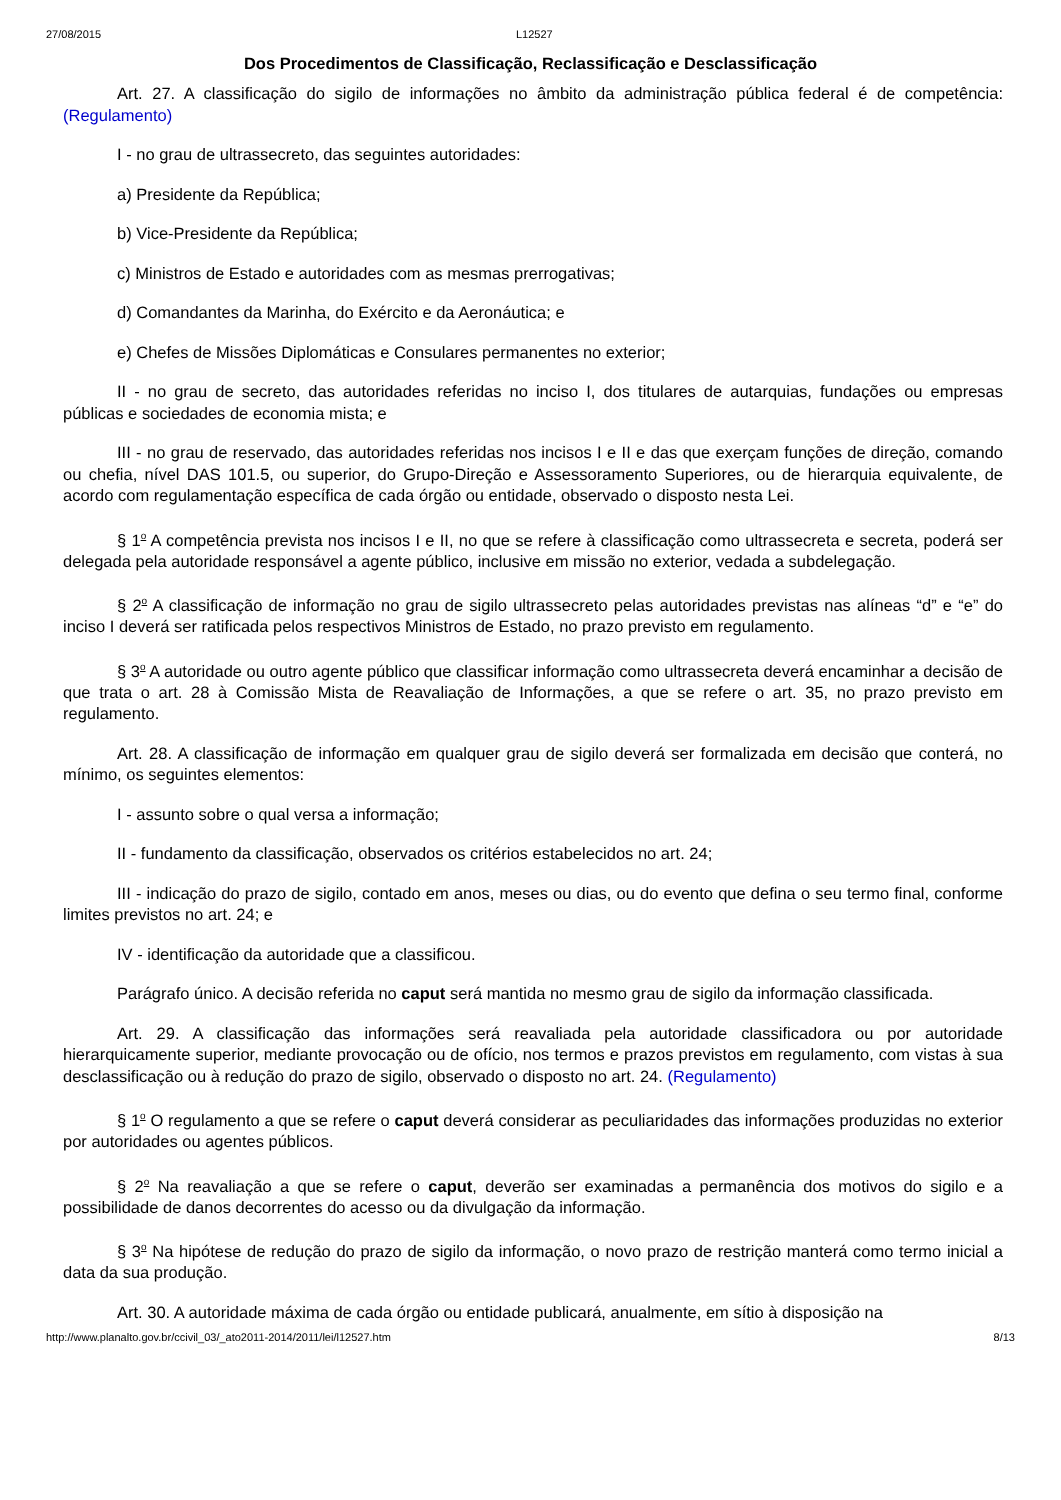27/08/2015 L12527
Dos Procedimentos de Classificação, Reclassificação e Desclassificação
Art. 27. A classificação do sigilo de informações no âmbito da administração pública federal é de competência: (Regulamento)
I - no grau de ultrassecreto, das seguintes autoridades:
a) Presidente da República;
b) Vice-Presidente da República;
c) Ministros de Estado e autoridades com as mesmas prerrogativas;
d) Comandantes da Marinha, do Exército e da Aeronáutica; e
e) Chefes de Missões Diplomáticas e Consulares permanentes no exterior;
II - no grau de secreto, das autoridades referidas no inciso I, dos titulares de autarquias, fundações ou empresas públicas e sociedades de economia mista; e
III - no grau de reservado, das autoridades referidas nos incisos I e II e das que exerçam funções de direção, comando ou chefia, nível DAS 101.5, ou superior, do Grupo-Direção e Assessoramento Superiores, ou de hierarquia equivalente, de acordo com regulamentação específica de cada órgão ou entidade, observado o disposto nesta Lei.
§ 1<sup>o</sup> A competência prevista nos incisos I e II, no que se refere à classificação como ultrassecreta e secreta, poderá ser delegada pela autoridade responsável a agente público, inclusive em missão no exterior, vedada a subdelegação.
§ 2<sup>o</sup> A classificação de informação no grau de sigilo ultrassecreto pelas autoridades previstas nas alíneas “d” e “e” do inciso I deverá ser ratificada pelos respectivos Ministros de Estado, no prazo previsto em regulamento.
§ 3<sup>o</sup> A autoridade ou outro agente público que classificar informação como ultrassecreta deverá encaminhar a decisão de que trata o art. 28 à Comissão Mista de Reavaliação de Informações, a que se refere o art. 35, no prazo previsto em regulamento.
Art. 28. A classificação de informação em qualquer grau de sigilo deverá ser formalizada em decisão que conterá, no mínimo, os seguintes elementos:
I - assunto sobre o qual versa a informação;
II - fundamento da classificação, observados os critérios estabelecidos no art. 24;
III - indicação do prazo de sigilo, contado em anos, meses ou dias, ou do evento que defina o seu termo final, conforme limites previstos no art. 24; e
IV - identificação da autoridade que a classificou.
Parágrafo único. A decisão referida no caput será mantida no mesmo grau de sigilo da informação classificada.
Art. 29. A classificação das informações será reavaliada pela autoridade classificadora ou por autoridade hierarquicamente superior, mediante provocação ou de ofício, nos termos e prazos previstos em regulamento, com vistas à sua desclassificação ou à redução do prazo de sigilo, observado o disposto no art. 24. (Regulamento)
§ 1<sup>o</sup> O regulamento a que se refere o caput deverá considerar as peculiaridades das informações produzidas no exterior por autoridades ou agentes públicos.
§ 2<sup>o</sup> Na reavaliação a que se refere o caput, deverão ser examinadas a permanência dos motivos do sigilo e a possibilidade de danos decorrentes do acesso ou da divulgação da informação.
§ 3<sup>o</sup> Na hipótese de redução do prazo de sigilo da informação, o novo prazo de restrição manterá como termo inicial a data da sua produção.
Art. 30. A autoridade máxima de cada órgão ou entidade publicará, anualmente, em sítio à disposição na
http://www.planalto.gov.br/ccivil_03/_ato2011-2014/2011/lei/l12527.htm 8/13